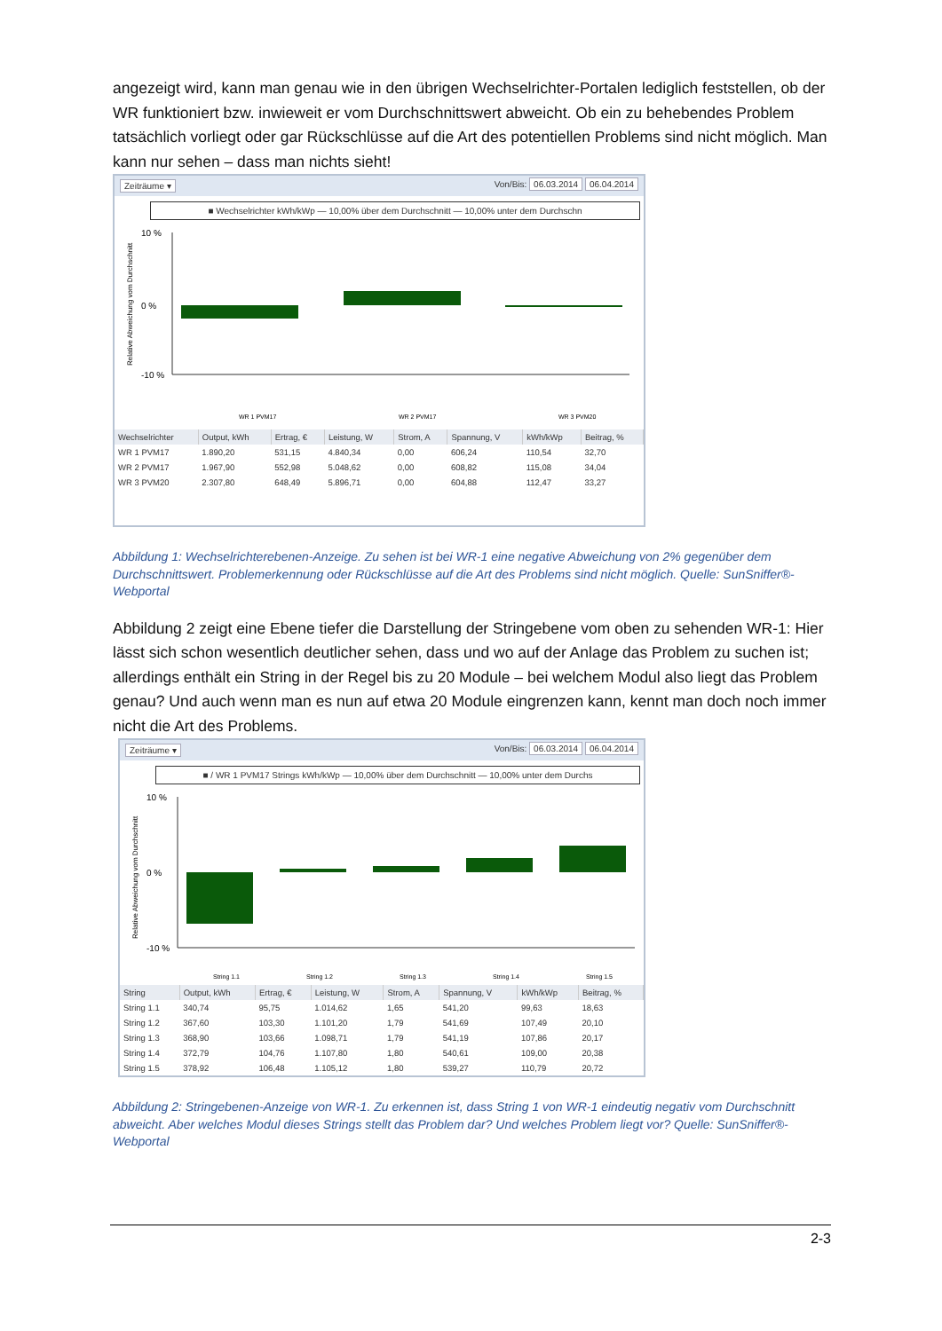angezeigt wird, kann man genau wie in den übrigen Wechselrichter-Portalen lediglich feststellen, ob der WR funktioniert bzw. inwieweit er vom Durchschnittswert abweicht. Ob ein zu behebendes Problem tatsächlich vorliegt oder gar Rückschlüsse auf die Art des potentiellen Problems sind nicht möglich. Man kann nur sehen – dass man nichts sieht!
Zeiträume ▾ Von/Bis: 06.03.2014 06.04.2014
■ Wechselrichter kWh/kWp — 10,00% über dem Durchschnitt — 10,00% unter dem Durchschn
Relative Abweichung vom Durchschnitt
10 %
0 %
-10 %
WR 1 PVM17
WR 2 PVM17
WR 3 PVM20
| Wechselrichter | Output, kWh | Ertrag, € | Leistung, W | Strom, A | Spannung, V | kWh/kWp | Beitrag, % |
| --- | --- | --- | --- | --- | --- | --- | --- |
| WR 1 PVM17 | 1.890,20 | 531,15 | 4.840,34 | 0,00 | 606,24 | 110,54 | 32,70 |
| WR 2 PVM17 | 1.967,90 | 552,98 | 5.048,62 | 0,00 | 608,82 | 115,08 | 34,04 |
| WR 3 PVM20 | 2.307,80 | 648,49 | 5.896,71 | 0,00 | 604,88 | 112,47 | 33,27 |
Abbildung 1: Wechselrichterebenen-Anzeige. Zu sehen ist bei WR-1 eine negative Abweichung von 2% gegenüber dem Durchschnittswert. Problemerkennung oder Rückschlüsse auf die Art des Problems sind nicht möglich. Quelle: SunSniffer®-Webportal
Abbildung 2 zeigt eine Ebene tiefer die Darstellung der Stringebene vom oben zu sehenden WR-1: Hier lässt sich schon wesentlich deutlicher sehen, dass und wo auf der Anlage das Problem zu suchen ist; allerdings enthält ein String in der Regel bis zu 20 Module – bei welchem Modul also liegt das Problem genau? Und auch wenn man es nun auf etwa 20 Module eingrenzen kann, kennt man doch noch immer nicht die Art des Problems.
Zeiträume ▾ Von/Bis: 06.03.2014 06.04.2014
■ / WR 1 PVM17 Strings kWh/kWp — 10,00% über dem Durchschnitt — 10,00% unter dem Durchs
Relative Abweichung vom Durchschnitt
10 %
0 %
-10 %
String 1.1
String 1.2
String 1.3
String 1.4
String 1.5
| String | Output, kWh | Ertrag, € | Leistung, W | Strom, A | Spannung, V | kWh/kWp | Beitrag, % |
| --- | --- | --- | --- | --- | --- | --- | --- |
| String 1.1 | 340,74 | 95,75 | 1.014,62 | 1,65 | 541,20 | 99,63 | 18,63 |
| String 1.2 | 367,60 | 103,30 | 1.101,20 | 1,79 | 541,69 | 107,49 | 20,10 |
| String 1.3 | 368,90 | 103,66 | 1.098,71 | 1,79 | 541,19 | 107,86 | 20,17 |
| String 1.4 | 372,79 | 104,76 | 1.107,80 | 1,80 | 540,61 | 109,00 | 20,38 |
| String 1.5 | 378,92 | 106,48 | 1.105,12 | 1,80 | 539,27 | 110,79 | 20,72 |
Abbildung 2: Stringebenen-Anzeige von WR-1. Zu erkennen ist, dass String 1 von WR-1 eindeutig negativ vom Durchschnitt abweicht. Aber welches Modul dieses Strings stellt das Problem dar? Und welches Problem liegt vor? Quelle: SunSniffer®-Webportal
2-3